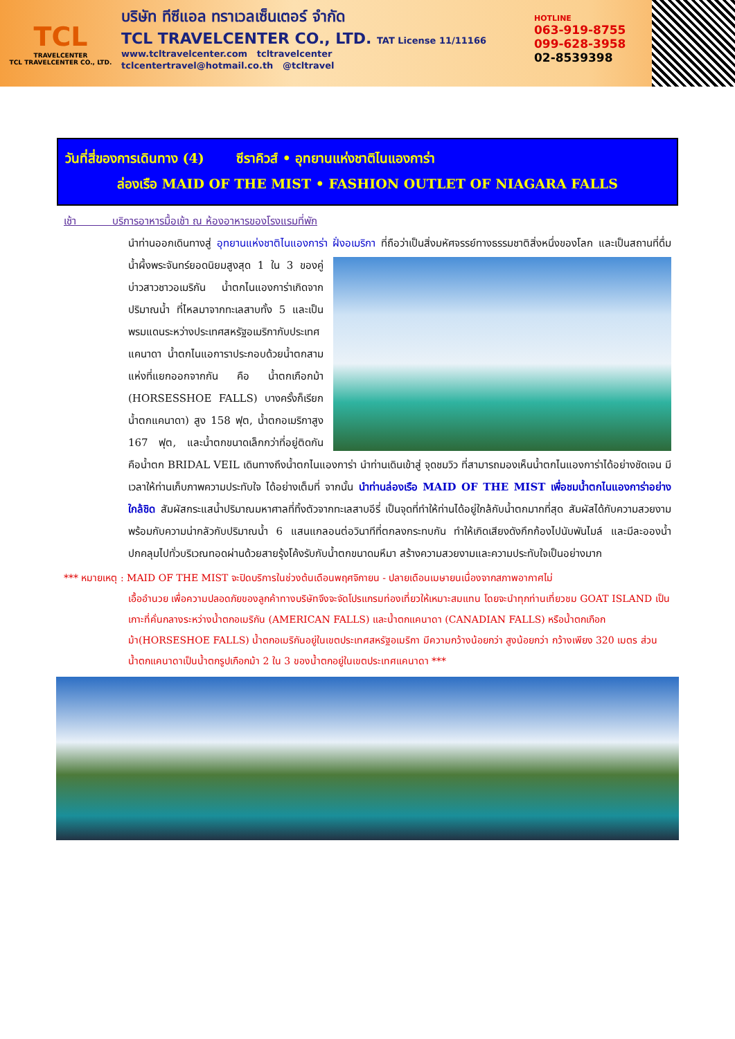TCL
TRAVELCENTER
TCL TRAVELCENTER CO., LTD.
บริษัท ทีซีแอล ทราเวลเซ็นเตอร์ จำกัด
TCL TRAVELCENTER CO., LTD. TAT License 11/11166
www.tcltravelcenter.com tcltravelcenter
tclcentertravel@hotmail.co.th @tcltravel
HOTLINE
063-919-8755
099-628-3958
02-8539398
วันที่สี่ของการเดินทาง (4) ซีราคิวส์ • อุทยานแห่งชาติไนแองการ่า
ล่องเรือ MAID OF THE MIST • FASHION OUTLET OF NIAGARA FALLS
เช้า บริการอาหารมื้อเช้า ณ ห้องอาหารของโรงแรมที่พัก
นำท่านออกเดินทางสู่ อุทยานแห่งชาติไนแองการ่า ฝั่งอเมริกา ที่ถือว่าเป็นสิ่งมหัศจรรย์ทางธรรมชาติสิ่งหนึ่ง
ของโลก และเป็นสถานที่ดื่มน้ำผึ้งพระจันทร์ยอดนิยมสูงสุด 1 ใน 3 ของคู่บ่าวสาวชาวอเมริกัน น้ำตกไนแองการ่าเกิดจากปริมาณน้ำ ที่ไหลมาจากทะเลสาบทั้ง 5 และเป็นพรมแดนระหว่างประเทศสหรัฐอเมริกากับประเทศแคนาดา น้ำตกไนแอการาประกอบด้วยน้ำตกสามแห่งที่แยกออกจากกัน คือ น้ำตกเกือกม้า (HORSESSHOE FALLS) บางครั้งก็เรียก น้ำตกแคนาดา) สูง 158 ฟุต, น้ำตกอเมริกาสูง 167 ฟุต, และน้ำตกขนาดเล็กกว่าที่อยู่ติดกัน คือน้ำตก BRIDAL VEIL เดินทางถึงน้ำตกไนแองการ่า นำท่านเดินเข้าสู่ จุดชมวิว ที่สามารถมองเห็นน้ำตกไนแองการ่าได้อย่างชัดเจน มีเวลาให้ท่านเก็บภาพความประทับใจ ได้อย่างเต็มที่ จากนั้น นำท่านล่องเรือ MAID OF THE MIST เพื่อชมน้ำตกไนแองการ่าอย่างใกล้ชิด สัมผัสกระแสน้ำปริมาณมหาศาลที่ทิ้งตัวจากทะเลสาบอีรี่ เป็นจุดที่ทำให้ท่านได้อยู่ใกล้กับน้ำตกมากที่สุด สัมผัสได้กับความสวยงามพร้อมกับความน่ากลัวกับปริมาณน้ำ 6 แสนแกลอนต่อวินาทีที่ตกลงกระทบกัน ทำให้เกิดเสียงดังกึกก้องไปนับพันไมล์ และมีละอองน้ำปกคลุมไปทั่วบริเวณทอดผ่านด้วยสายรุ้งโค้งรับกับน้ำตกขนาดมหึมา สร้างความสวยงามและความประทับใจเป็นอย่างมาก
*** หมายเหตุ : MAID OF THE MIST จะปิดบริการในช่วงต้นเดือนพฤศจิกายน - ปลายเดือนเมษายนเนื่องจากสภาพอากาศไม่
เอื้ออำนวย เพื่อความปลอดภัยของลูกค้าทางบริษัทจึงจะจัดโปรแกรมท่องเที่ยวให้เหมาะสมแทน โดยจะนำทุกท่านเที่ยวชม GOAT ISLAND เป็นเกาะที่คั่นกลางระหว่างน้ำตกอเมริกัน (AMERICAN FALLS) และน้ำตกแคนาดา (CANADIAN FALLS) หรือน้ำตกเกือกม้า(HORSESHOE FALLS) น้ำตกอเมริกันอยู่ในเขตประเทศสหรัฐอเมริกา มีความกว้างน้อยกว่า สูงน้อยกว่า กว้างเพียง 320 เมตร ส่วนน้ำตกแคนาดาเป็นน้ำตกรูปเกือกม้า 2 ใน 3 ของน้ำตกอยู่ในเขตประเทศแคนาดา ***